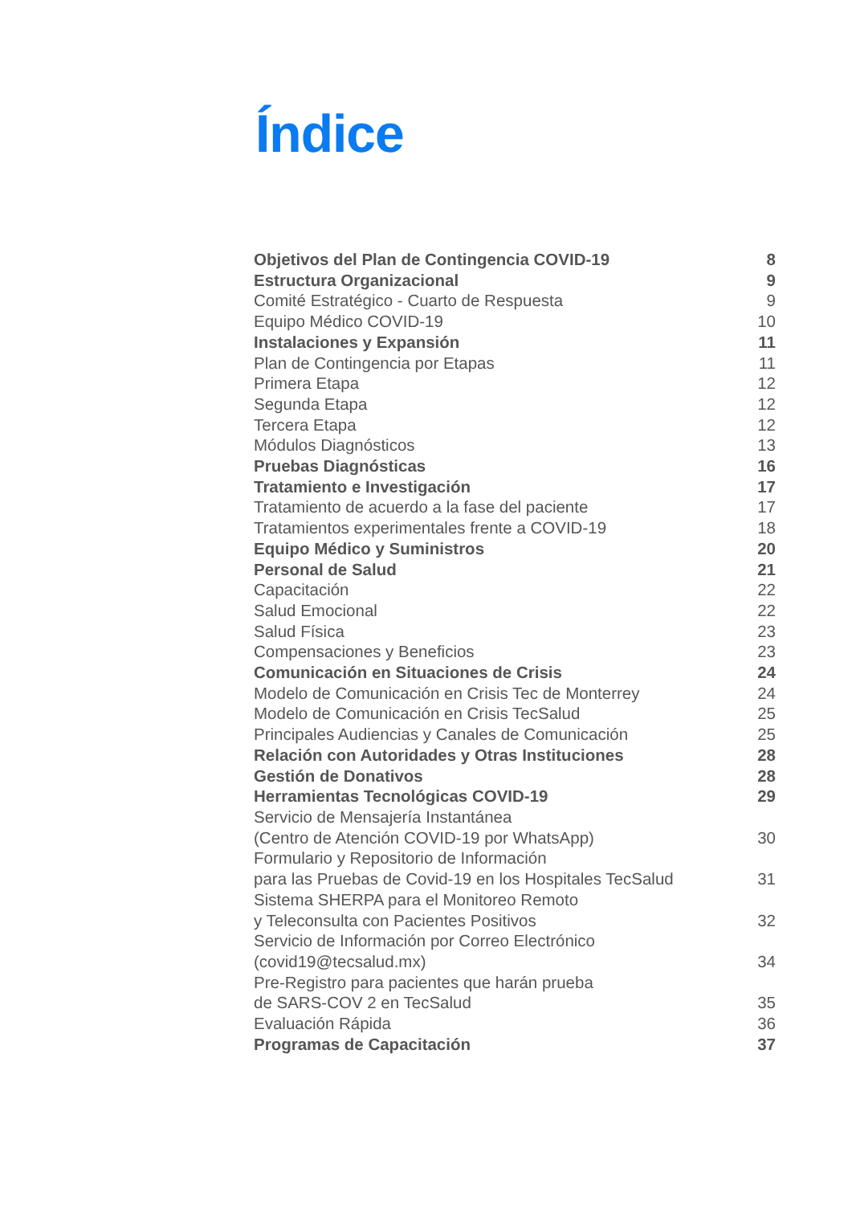Índice
| Objetivos del Plan de Contingencia COVID-19 | 8 |
| Estructura Organizacional | 9 |
| Comité Estratégico - Cuarto de Respuesta | 9 |
| Equipo Médico COVID-19 | 10 |
| Instalaciones y Expansión | 11 |
| Plan de Contingencia por Etapas | 11 |
| Primera Etapa | 12 |
| Segunda Etapa | 12 |
| Tercera Etapa | 12 |
| Módulos Diagnósticos | 13 |
| Pruebas Diagnósticas | 16 |
| Tratamiento e Investigación | 17 |
| Tratamiento de acuerdo a la fase del paciente | 17 |
| Tratamientos experimentales frente a COVID-19 | 18 |
| Equipo Médico y Suministros | 20 |
| Personal de Salud | 21 |
| Capacitación | 22 |
| Salud Emocional | 22 |
| Salud Física | 23 |
| Compensaciones y Beneficios | 23 |
| Comunicación en Situaciones de Crisis | 24 |
| Modelo de Comunicación en Crisis Tec de Monterrey | 24 |
| Modelo de Comunicación en Crisis TecSalud | 25 |
| Principales Audiencias y Canales de Comunicación | 25 |
| Relación con Autoridades y Otras Instituciones | 28 |
| Gestión de Donativos | 28 |
| Herramientas Tecnológicas COVID-19 | 29 |
| Servicio de Mensajería Instantánea (Centro de Atención COVID-19 por WhatsApp) | 30 |
| Formulario y Repositorio de Información para las Pruebas de Covid-19 en los Hospitales TecSalud | 31 |
| Sistema SHERPA para el Monitoreo Remoto y Teleconsulta con Pacientes Positivos | 32 |
| Servicio de Información por Correo Electrónico (covid19@tecsalud.mx) | 34 |
| Pre-Registro para pacientes que harán prueba de SARS-COV 2 en TecSalud | 35 |
| Evaluación Rápida | 36 |
| Programas de Capacitación | 37 |